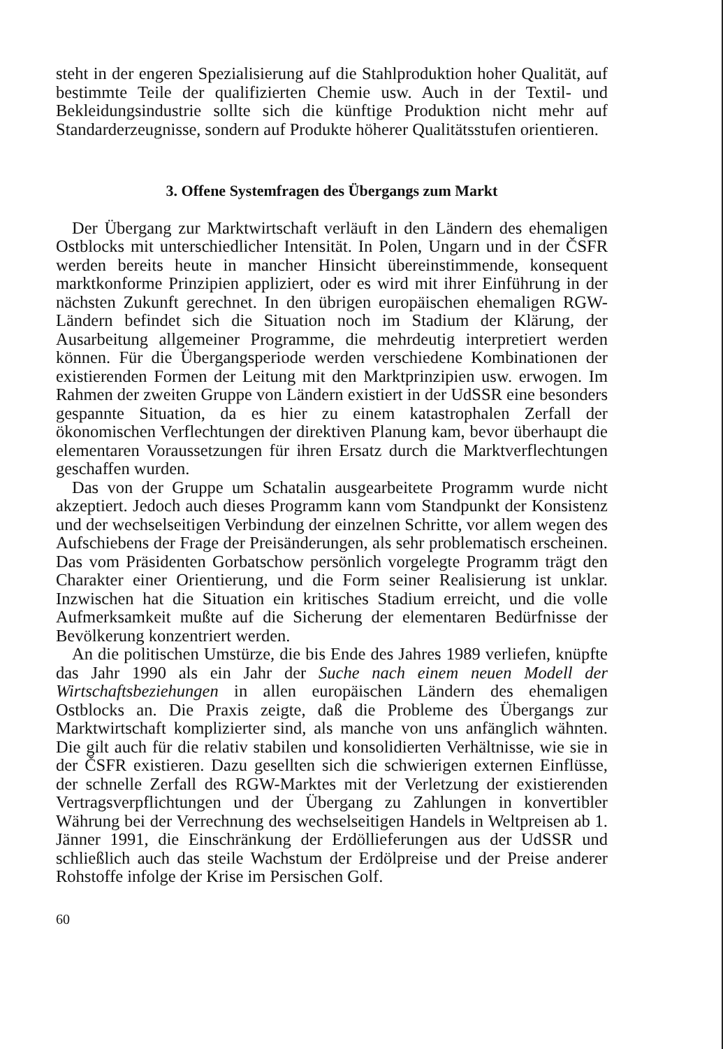steht in der engeren Spezialisierung auf die Stahlproduktion hoher Qualität, auf bestimmte Teile der qualifizierten Chemie usw. Auch in der Textil- und Bekleidungsindustrie sollte sich die künftige Produktion nicht mehr auf Standarderzeugnisse, sondern auf Produkte höherer Qualitätsstufen orientieren.
3. Offene Systemfragen des Übergangs zum Markt
Der Übergang zur Marktwirtschaft verläuft in den Ländern des ehemaligen Ostblocks mit unterschiedlicher Intensität. In Polen, Ungarn und in der ČSFR werden bereits heute in mancher Hinsicht übereinstimmende, konsequent marktkonforme Prinzipien appliziert, oder es wird mit ihrer Einführung in der nächsten Zukunft gerechnet. In den übrigen europäischen ehemaligen RGW-Ländern befindet sich die Situation noch im Stadium der Klärung, der Ausarbeitung allgemeiner Programme, die mehrdeutig interpretiert werden können. Für die Übergangsperiode werden verschiedene Kombinationen der existierenden Formen der Leitung mit den Marktprinzipien usw. erwogen. Im Rahmen der zweiten Gruppe von Ländern existiert in der UdSSR eine besonders gespannte Situation, da es hier zu einem katastrophalen Zerfall der ökonomischen Verflechtungen der direktiven Planung kam, bevor überhaupt die elementaren Voraussetzungen für ihren Ersatz durch die Marktverflechtungen geschaffen wurden.
Das von der Gruppe um Schatalin ausgearbeitete Programm wurde nicht akzeptiert. Jedoch auch dieses Programm kann vom Standpunkt der Konsistenz und der wechselseitigen Verbindung der einzelnen Schritte, vor allem wegen des Aufschiebens der Frage der Preisänderungen, als sehr problematisch erscheinen. Das vom Präsidenten Gorbatschow persönlich vorgelegte Programm trägt den Charakter einer Orientierung, und die Form seiner Realisierung ist unklar. Inzwischen hat die Situation ein kritisches Stadium erreicht, und die volle Aufmerksamkeit mußte auf die Sicherung der elementaren Bedürfnisse der Bevölkerung konzentriert werden.
An die politischen Umstürze, die bis Ende des Jahres 1989 verliefen, knüpfte das Jahr 1990 als ein Jahr der Suche nach einem neuen Modell der Wirtschaftsbeziehungen in allen europäischen Ländern des ehemaligen Ostblocks an. Die Praxis zeigte, daß die Probleme des Übergangs zur Marktwirtschaft komplizierter sind, als manche von uns anfänglich wähnten. Die gilt auch für die relativ stabilen und konsolidierten Verhältnisse, wie sie in der ČSFR existieren. Dazu gesellten sich die schwierigen externen Einflüsse, der schnelle Zerfall des RGW-Marktes mit der Verletzung der existierenden Vertragsverpflichtungen und der Übergang zu Zahlungen in konvertibler Währung bei der Verrechnung des wechselseitigen Handels in Weltpreisen ab 1. Jänner 1991, die Einschränkung der Erdöllieferungen aus der UdSSR und schließlich auch das steile Wachstum der Erdölpreise und der Preise anderer Rohstoffe infolge der Krise im Persischen Golf.
60